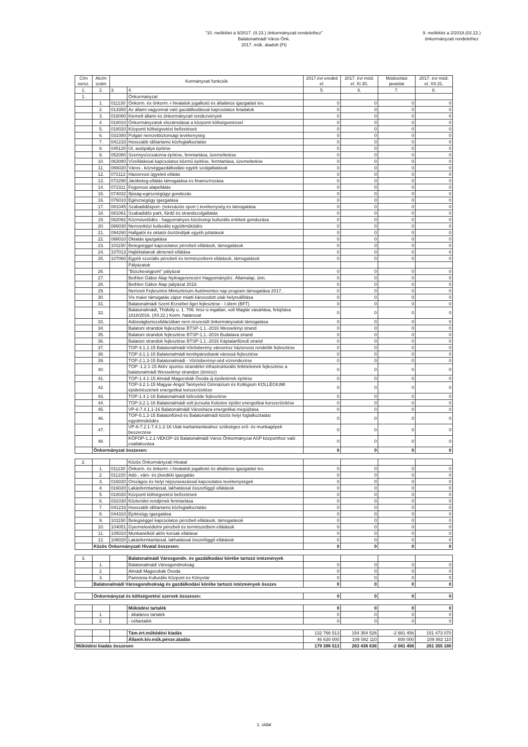"10. melléklet a 9/2017. (II.23.) önkormányzati rendelethez"
Balatonalmádi Város Önk.
2017. műk. átadott (Ft)
9. melléklet a 2/2018.(02.22.)
önkormányzati rendelethez
| Cím sorsz. | Alcím szám | Kormányzati funkciók | | 2017.évi eredeti el. | 2017. évi mód. el. XI.30. | Módosítási javaslat | 2017. évi mód. el. XII.31. |
| --- | --- | --- | --- | --- | --- | --- | --- |
| 1. | 2. | 3. | 4. | 5. | 6. | 7. | 8. |
| 1. | | | Önkormányzat | | | | |
| | 1. | 011130 | Önkorm. és önkorm.-i hivatalok jogalkotó és általános igazgatási tev. | 0 | 0 | 0 | 0 |
| | 2. | 013350 | Az állami vagyonnal való gazdálkodással kapcsolatos feladatok | 0 | 0 | 0 | 0 |
| | 3. | 016080 | Kiemelt állami és önkormányzati rendezvények | 0 | 0 | 0 | 0 |
| | 4. | 018010 | Önkormányzatok elszámolásai a központi költségvetéssel | 0 | 0 | 0 | 0 |
| | 5. | 018020 | Központi költségvetési befizetések | 0 | 0 | 0 | 0 |
| | 6. | 031080 | Polgári nemzetbiztonsági tevékenység | 0 | 0 | 0 | 0 |
| | 7. | 041233 | Hosszabb időtartamú közfoglalkoztatás | 0 | 0 | 0 | 0 |
| | 8. | 045120 | Út, autópálya építése | 0 | 0 | 0 | 0 |
| | 9. | 052080 | Szennyvízcsatorna építése, fenntartása, üzemeltetése | 0 | 0 | 0 | 0 |
| | 10. | 063080 | Vízellátással kapcsolatos közmű építése, fenntartása, üzemeltetése | 0 | 0 | 0 | 0 |
| | 11. | 066020 | Város-, községgazdálkodási egyéb szolgáltatások | 0 | 0 | 0 | 0 |
| | 12. | 072112 | Háziorvosi ügyeleti ellátás | 0 | 0 | 0 | 0 |
| | 13. | 072290 | Járóbeteg-ellátás támogatása és finanszírozása | 0 | 0 | 0 | 0 |
| | 14. | 072311 | Fogorvosi alapellátás | 0 | 0 | 0 | 0 |
| | 15. | 074032 | Ifjúság-egészségügyi gondozás | 0 | 0 | 0 | 0 |
| | 16. | 076010 | Egészségügy igazgatása | 0 | 0 | 0 | 0 |
| | 17. | 081045 | Szabadidősport- (rekreációs sport-) tevékenység és támogatása | 0 | 0 | 0 | 0 |
| | 18. | 081061 | Szabadidős park, fürdő és strandszolgáltatás | 0 | 0 | 0 | 0 |
| | 19. | 082092 | Közművelődés - hagyományos közösségi kulturális értékek gondozása | 0 | 0 | 0 | 0 |
| | 20. | 086030 | Nemzetközi kulturális együttműködés | 0 | 0 | 0 | 0 |
| | 21. | 094260 | Hallgatói és oktatói ösztöndíjak egyéb juttatások | 0 | 0 | 0 | 0 |
| | 22. | 098010 | Oktatás igazgatása | 0 | 0 | 0 | 0 |
| | 23. | 101150 | Betegséggel kapcsolatos pénzbeli ellátások, támogatások | 0 | 0 | 0 | 0 |
| | 24. | 107013 | Hajléktalanok átmeneti ellátása | 0 | 0 | 0 | 0 |
| | 25. | 107060 | Egyéb szociális pénzbeli és természetbeni ellátások, támogatások | 0 | 0 | 0 | 0 |
| | | | Pályázatok | | | | |
| | 26. | | "Büszkeségpont" pályázat | 0 | 0 | 0 | 0 |
| | 27. | | Bethlen Gábor Alap Nyitragerencséri Hagyományőrz. Államalap. ünn. | 0 | 0 | 0 | 0 |
| | 28. | | Bethlen Gábor Alap pályázat 2018. | 0 | 0 | 0 | 0 |
| | 29. | | Nemzeti Fejlesztési Minisztérium Autómentes nap program támogatása 2017. | 0 | 0 | 0 | 0 |
| | 30. | | Vis maior támogatás zápor miatti károsodott utak helyreállítása | 0 | 0 | 0 | 0 |
| | 31. | | Balatonalmádi Szent Erzsébet liget fejlesztése - I.ütem (BFT) | 0 | 0 | 0 | 0 |
| | 32. | | Balatonalmádi, Thököly u. 1. 706. hrsz-ú ingatlan, volt Magtár vásárlása, felújítása 1818/2016. (XII.22.) Korm. határozat | 0 | 0 | 0 | 0 |
| | 33. | | Adósságkonszolidációban nem részesült önkormányzatok támogatása | 0 | 0 | 0 | 0 |
| | 34. | | Balatoni strandok fejlesztése BTSP-1.1.-2016 Wesselényi strand | 0 | 0 | 0 | 0 |
| | 35. | | Balatoni strandok fejlesztése BTSP-1.1.-2016 Budatava strand | 0 | 0 | 0 | 0 |
| | 36. | | Balatoni strandok fejlesztése BTSP-1.1.-2016 Káptalanfüredi strand | 0 | 0 | 0 | 0 |
| | 37. | | TOP-4.1.1-15 Balatonalmádi-Vörösberény városrész háziorvosi rendelők fejlesztése | 0 | 0 | 0 | 0 |
| | 38. | | TOP-3.1.1-15 Balatonalmádi kerékpárosbarát várossá fejlesztése | 0 | 0 | 0 | 0 |
| | 39. | | TOP-2.1.3-15 Balatonalmádi - Vörösberényi-séd vízrendezése | 0 | 0 | 0 | 0 |
| | 40. | | TOP -1.2.1-15 Aktív sportos strandélet infrastruktúrális feltételeinek fejlesztése a balatonalmádi Wesselényi strandon (önrész) | 0 | 0 | 0 | 0 |
| | 41. | | TOP-1.4.1-15 Almádi Magocskák Óvoda új épületének építése | 0 | 0 | 0 | 0 |
| | 42. | | TOP-3.2.1-15 Magyar-Angol Tannyelvű Gimnázium és Kollégium KOLLÉGIUMI épületrészének energetikai korszerűsítése | 0 | 0 | 0 | 0 |
| | 43. | | TOP-1.4.1-16 Balatonalmádi bölcsőde fejlesztése | 0 | 0 | 0 | 0 |
| | 44. | | TOP-3.2.1-16 Balatonalmádi volt jezsuita Kolostor épület energetikai korszerűsítése | 0 | 0 | 0 | 0 |
| | 45. | | VP-6-7.4.1.1-16 Balatonalmádi Városháza energetikai megújítása | 0 | 0 | 0 | 0 |
| | 46. | | TOP-5.1.2-15 Balatonfüred és Balatonalmádi közös helyi foglalkoztatási együttműködés | 0 | 0 | 0 | 0 |
| | 47. | | VP-6-7.2.1-7.4.1.2-16 Utak karbantartásához szükséges erő- és munkagépek beszerzése | 0 | 0 | 0 | 0 |
| | 48. | | KÖFOP-1.2.1-VEKOP-16 Balatonalmádi Város Önkormányzat ASP központhoz való csatlakozása | 0 | 0 | 0 | 0 |
| | Önkormányzat összesen: | | | 0 | 0 | 0 | 0 |
| 2. | | | Közös Önkormányzati Hivatal | | | | |
| | 1. | 011130 | Önkorm. és önkorm.-i hivatalok jogalkotó és általános igazgatási tev. | 0 | 0 | 0 | 0 |
| | 2. | 011220 | Adó-, vám- és jövedéki igazgatás | 0 | 0 | 0 | 0 |
| | 3. | 016020 | Országos és helyi népszavazással kapcsolatos tevékenységek | 0 | 0 | 0 | 0 |
| | 4. | 016020 | Lakásfenntartással, lakhatással összefüggő ellátások | 0 | 0 | 0 | 0 |
| | 5. | 018020 | Központi költségvetési befizetések | 0 | 0 | 0 | 0 |
| | 6. | 031030 | Közterület rendjének fenntartása | 0 | 0 | 0 | 0 |
| | 7. | 041233 | Hosszabb időtartamú közfoglalkoztatás | 0 | 0 | 0 | 0 |
| | 8. | 044310 | Építésügy igazgatása | 0 | 0 | 0 | 0 |
| | 9. | 101150 | Betegséggel kapcsolatos pénzbeli ellátások, támogatások | 0 | 0 | 0 | 0 |
| | 10. | 104051 | Gyermekvédelmi pénzbeli és természetbeni ellátások | 0 | 0 | 0 | 0 |
| | 11. | 105010 | Munkanélküli aktív korúak ellátásai | 0 | 0 | 0 | 0 |
| | 12. | 106020 | Lakásfenntartással, lakhatással összefüggő ellátások | 0 | 0 | 0 | 0 |
| | Közös Önkormányzati Hivatal összesen: | | | 0 | 0 | 0 | 0 |
| 3. | | | Balatonalmádi Városgondn. és gazdálkodási körébe tartozó intézmények | | | | |
| | 1. | | Balatonalmádi Városgondnokság | 0 | 0 | 0 | 0 |
| | 2. | | Almádi Magocskák Óvoda | 0 | 0 | 0 | 0 |
| | 3. | | Pannónia Kulturális Központ és Könyvtár | 0 | 0 | 0 | 0 |
| | Balatonalmádi Városgondnokság és gazdálkodási körébe tartozó intézmények összes | | | 0 | 0 | 0 | 0 |
| | Önkormányzat és költségvetési szervek összesen: | | | 0 | 0 | 0 | 0 |
| | | | Működési tartalék | 0 | 0 | 0 | 0 |
| | 1. | | - általános tartalék | 0 | 0 | 0 | 0 |
| | 2. | | - céltartalék | 0 | 0 | 0 | 0 |
| | | | Tám.ért.működési kiadás | 132 766 513 | 154 354 526 | -2 881 456 | 151 473 070 |
| | | | Államh.kív.műk.pénze.átadás | 46 630 000 | 109 082 110 | 800 000 | 109 882 110 |
| Működési kiadás összesen | | | | 179 396 513 | 263 436 636 | -2 081 456 | 261 355 180 |
1. oldal